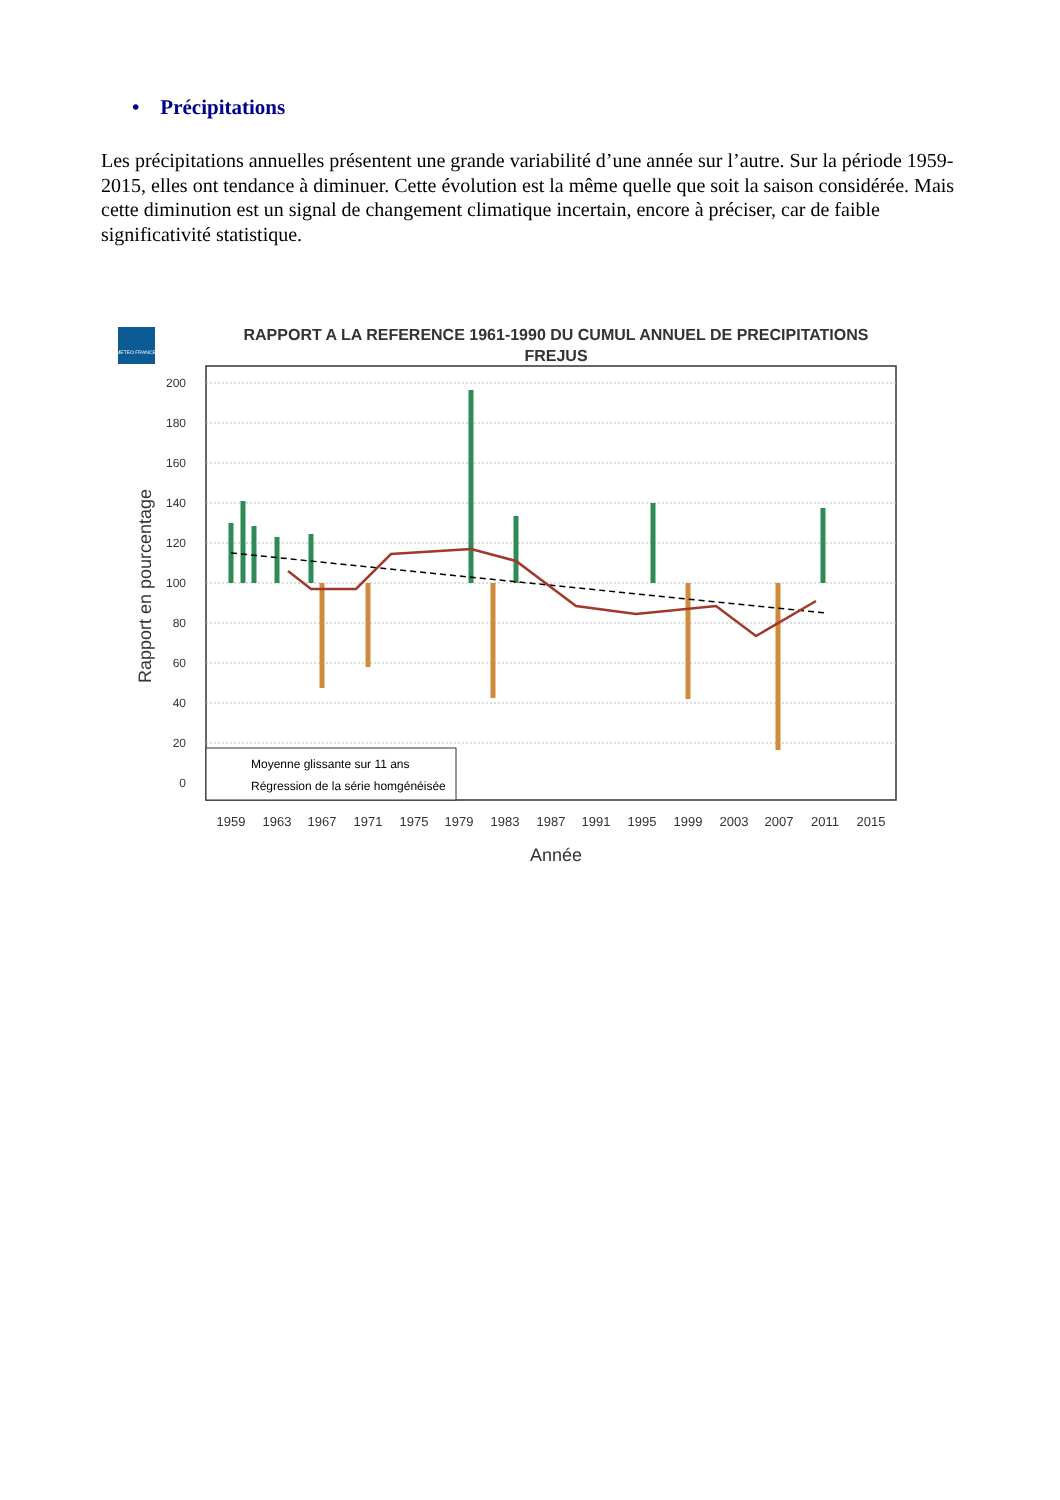• Précipitations
Les précipitations annuelles présentent une grande variabilité d’une année sur l’autre. Sur la période 1959-2015, elles ont tendance à diminuer. Cette évolution est la même quelle que soit la saison considérée. Mais cette diminution est un signal de changement climatique incertain, encore à préciser, car de faible significativité statistique.
METEO FRANCE
RAPPORT A LA REFERENCE 1961-1990 DU CUMUL ANNUEL DE PRECIPITATIONS
FREJUS
Moyenne glissante sur 11 ans
Régression de la série homgénéisée
1959
1963
1967
1971
1975
1979
1983
1987
1991
1995
1999
2003
2007
2011
2015
Année
0
20
40
60
80
100
120
140
160
180
200
Rapport en pourcentage